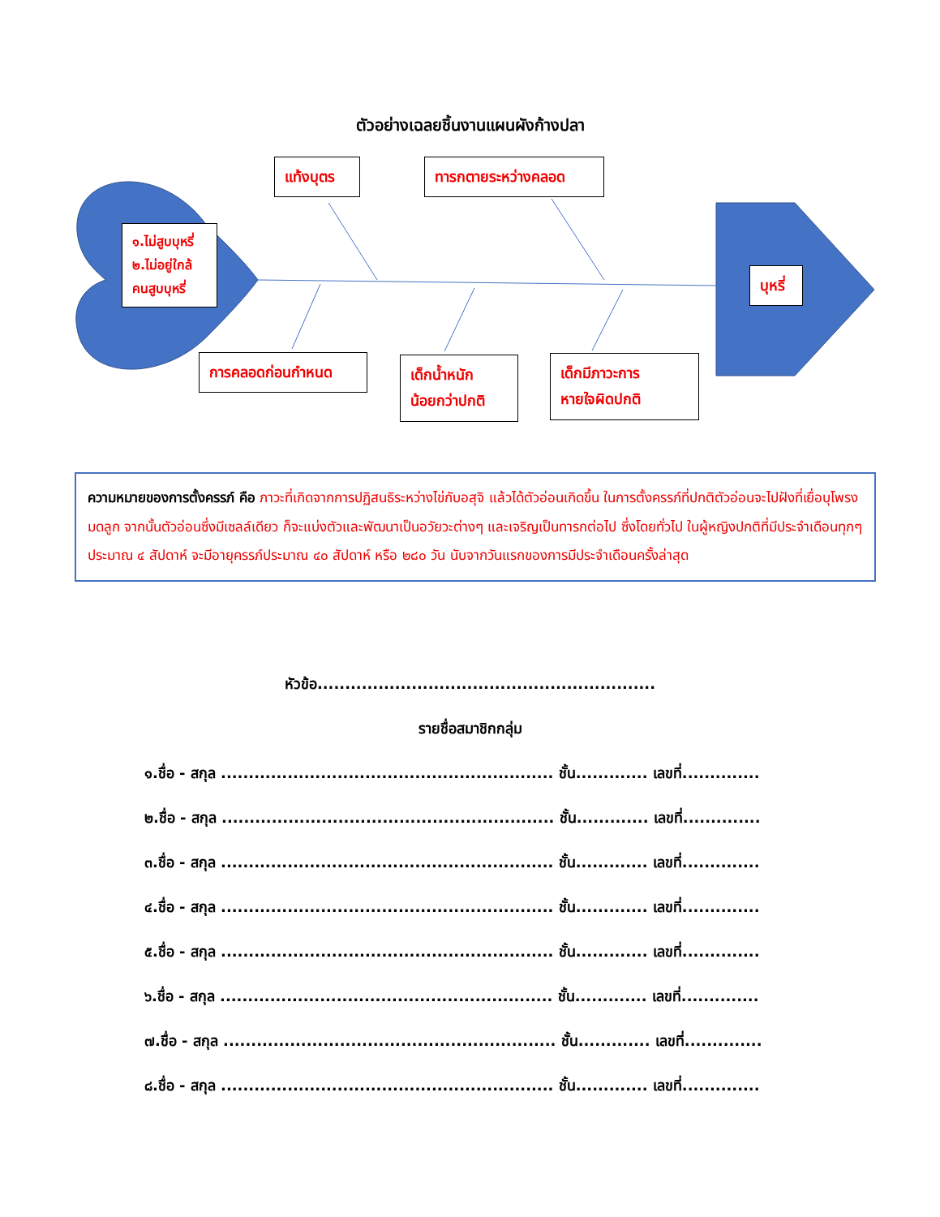ตัวอย่างเฉลยชิ้นงานแผนผังก้างปลา
แท้งบุตร
ทารกตายระหว่างคลอด
๑.ไม่สูบบุหรี่
๒.ไม่อยู่ใกล้
คนสูบบุหรี่
บุหรี่
การคลอดก่อนกำหนด
เด็กน้ำหนัก
น้อยกว่าปกติ
เด็กมีภาวะการ
หายใจผิดปกติ
ความหมายของการตั้งครรภ์ คือ ภาวะที่เกิดจากการปฏิสนธิระหว่างไข่กับอสุจิ แล้วได้ตัวอ่อนเกิดขึ้น ในการตั้งครรภ์ที่ปกติตัวอ่อนจะไปฝังที่เยื่อบุโพรงมดลูก จากนั้นตัวอ่อนซึ่งมีเซลล์เดียว ก็จะแบ่งตัวและพัฒนาเป็นอวัยวะต่างๆ และเจริญเป็นทารกต่อไป ซึ่งโดยทั่วไป ในผู้หญิงปกติที่มีประจำเดือนทุกๆประมาณ ๔ สัปดาห์ จะมีอายุครรภ์ประมาณ ๔๐ สัปดาห์ หรือ ๒๘๐ วัน นับจากวันแรกของการมีประจำเดือนครั้งล่าสุด
หัวข้อ.............................................................
รายชื่อสมาชิกกลุ่ม
๑.ชื่อ - สกุล ............................................................ ชั้น............. เลขที่..............
๒.ชื่อ - สกุล ............................................................ ชั้น............. เลขที่..............
๓.ชื่อ - สกุล ............................................................ ชั้น............. เลขที่..............
๔.ชื่อ - สกุล ............................................................ ชั้น............. เลขที่..............
๕.ชื่อ - สกุล ............................................................ ชั้น............. เลขที่..............
๖.ชื่อ - สกุล ............................................................ ชั้น............. เลขที่..............
๗.ชื่อ - สกุล ............................................................ ชั้น............. เลขที่..............
๘.ชื่อ - สกุล ............................................................ ชั้น............. เลขที่..............